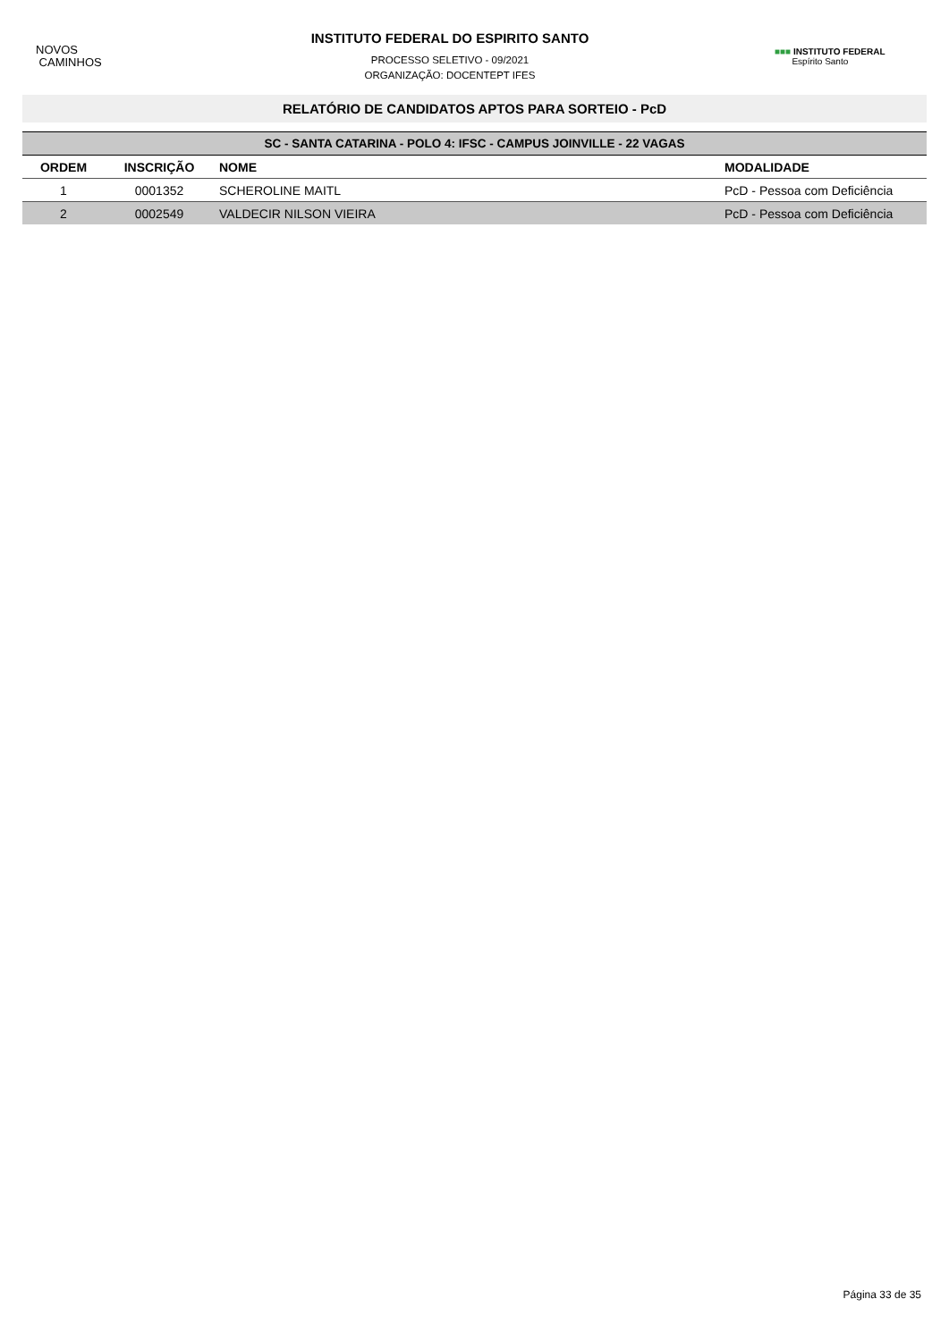NOVOS
CAMINHOS
INSTITUTO FEDERAL DO ESPIRITO SANTO
PROCESSO SELETIVO - 09/2021
ORGANIZAÇÃO: DOCENTEPT IFES
■■■ INSTITUTO FEDERAL
Espírito Santo
RELATÓRIO DE CANDIDATOS APTOS PARA SORTEIO - PcD
| SC - SANTA CATARINA - POLO 4: IFSC - CAMPUS JOINVILLE - 22 VAGAS | | | |
| --- | --- | --- | --- |
| ORDEM | INSCRIÇÃO | NOME | MODALIDADE |
| 1 | 0001352 | SCHEROLINE MAITL | PcD - Pessoa com Deficiência |
| 2 | 0002549 | VALDECIR NILSON VIEIRA | PcD - Pessoa com Deficiência |
Página 33 de 35